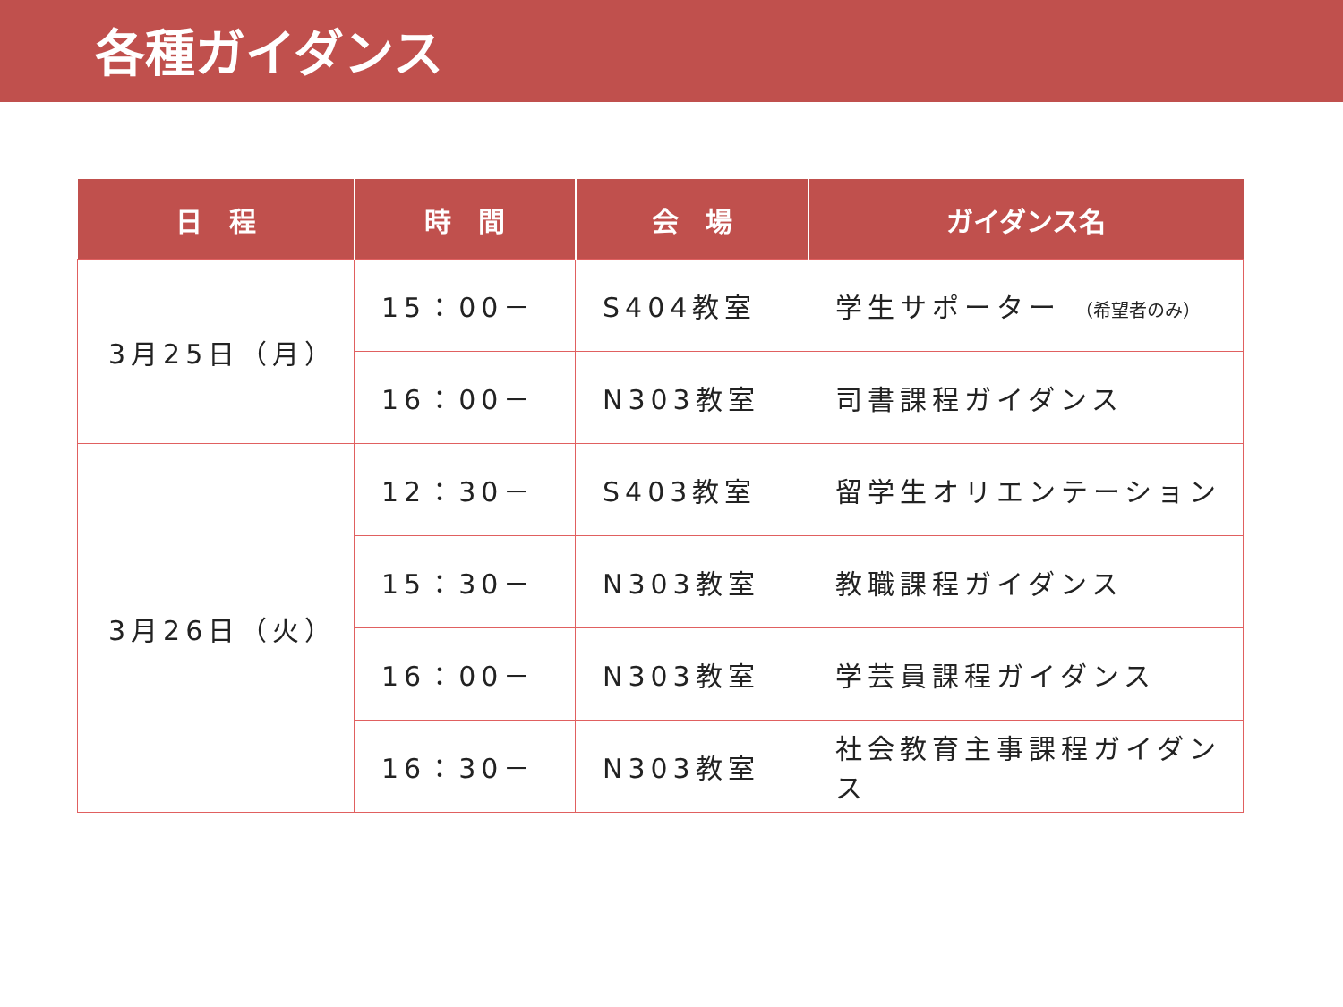各種ガイダンス
| 日 程 | 時 間 | 会 場 | ガイダンス名 |
| --- | --- | --- | --- |
| 3月25日（月） | 15：00－ | S404教室 | 学生サポーター （希望者のみ） |
| | 16：00－ | N303教室 | 司書課程ガイダンス |
| 3月26日（火） | 12：30－ | S403教室 | 留学生オリエンテーション |
| | 15：30－ | N303教室 | 教職課程ガイダンス |
| | 16：00－ | N303教室 | 学芸員課程ガイダンス |
| | 16：30－ | N303教室 | 社会教育主事課程ガイダンス |